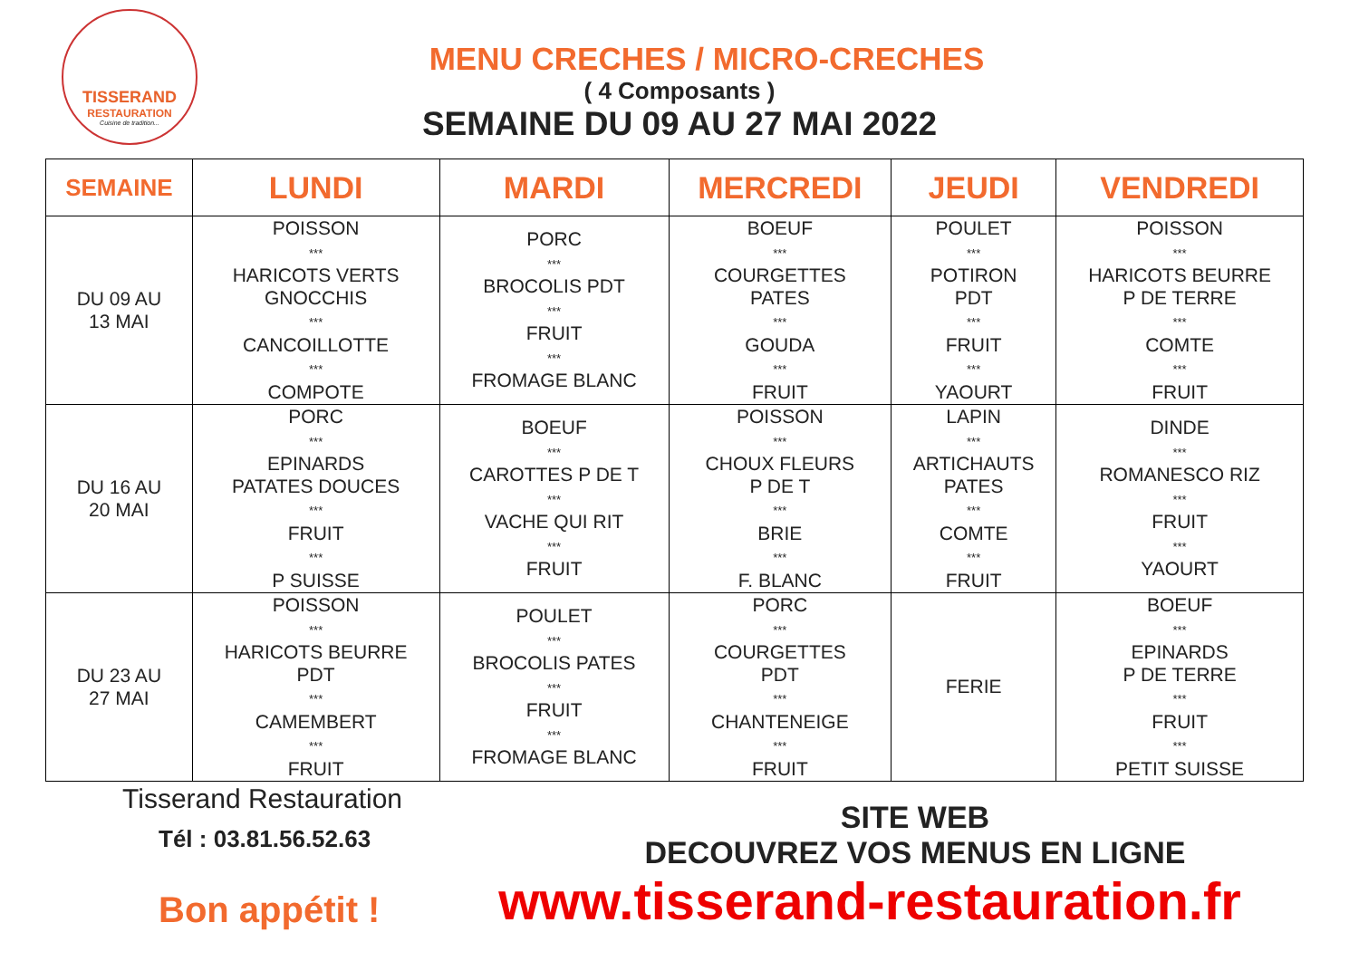TISSERAND
RESTAURATION
Cuisine de tradition...
MENU CRECHES / MICRO-CRECHES
( 4 Composants )
SEMAINE DU 09 AU 27 MAI 2022
| SEMAINE | LUNDI | MARDI | MERCREDI | JEUDI | VENDREDI |
| --- | --- | --- | --- | --- | --- |
| DU 09 AU 13 MAI | POISSON *** HARICOTS VERTS GNOCCHIS *** CANCOILLOTTE *** COMPOTE | PORC *** BROCOLIS PDT *** FRUIT *** FROMAGE BLANC | BOEUF *** COURGETTES PATES *** GOUDA *** FRUIT | POULET *** POTIRON PDT *** FRUIT *** YAOURT | POISSON *** HARICOTS BEURRE P DE TERRE *** COMTE *** FRUIT |
| DU 16 AU 20 MAI | PORC *** EPINARDS PATATES DOUCES *** FRUIT *** P SUISSE | BOEUF *** CAROTTES P DE T *** VACHE QUI RIT *** FRUIT | POISSON *** CHOUX FLEURS P DE T *** BRIE *** F. BLANC | LAPIN *** ARTICHAUTS PATES *** COMTE *** FRUIT | DINDE *** ROMANESCO RIZ *** FRUIT *** YAOURT |
| DU 23 AU 27 MAI | POISSON *** HARICOTS BEURRE PDT *** CAMEMBERT *** FRUIT | POULET *** BROCOLIS PATES *** FRUIT *** FROMAGE BLANC | PORC *** COURGETTES PDT *** CHANTENEIGE *** FRUIT | FERIE | BOEUF *** EPINARDS P DE TERRE *** FRUIT *** PETIT SUISSE |
Tisserand Restauration
Tél : 03.81.56.52.63
Bon appétit !
SITE WEB
DECOUVREZ VOS MENUS EN LIGNE
www.tisserand-restauration.fr